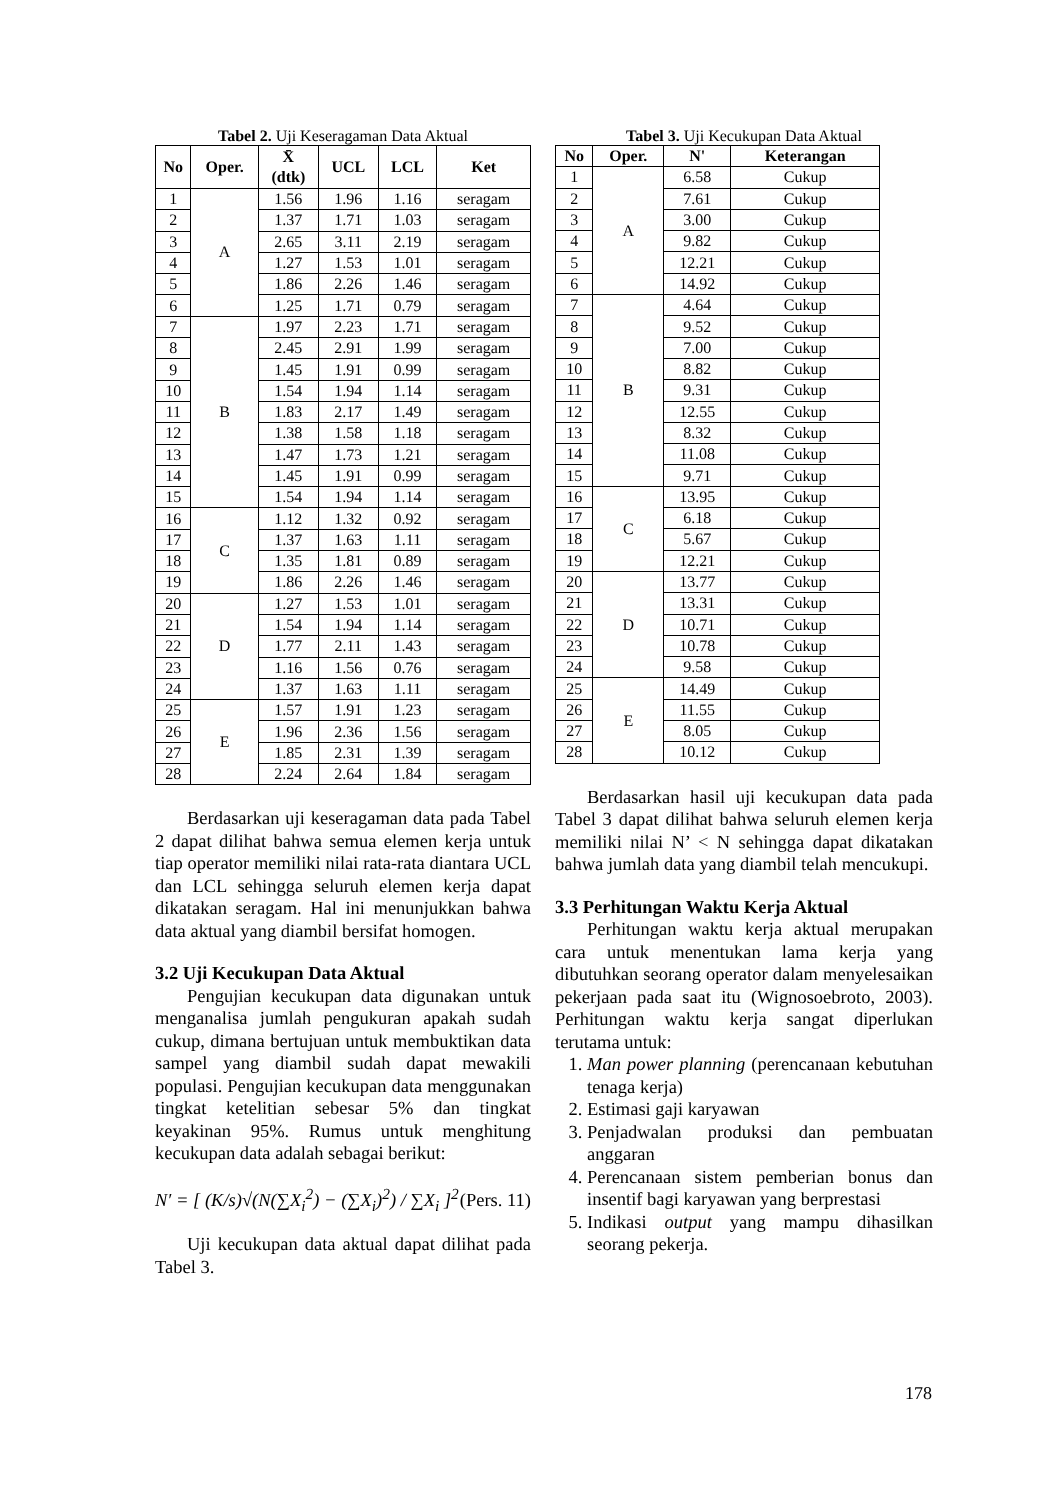Tabel 2. Uji Keseragaman Data Aktual
| No | Oper. | X̄ (dtk) | UCL | LCL | Ket |
| --- | --- | --- | --- | --- | --- |
| 1 | A | 1.56 | 1.96 | 1.16 | seragam |
| 2 | | 1.37 | 1.71 | 1.03 | seragam |
| 3 | | 2.65 | 3.11 | 2.19 | seragam |
| 4 | | 1.27 | 1.53 | 1.01 | seragam |
| 5 | | 1.86 | 2.26 | 1.46 | seragam |
| 6 | | 1.25 | 1.71 | 0.79 | seragam |
| 7 | B | 1.97 | 2.23 | 1.71 | seragam |
| 8 | | 2.45 | 2.91 | 1.99 | seragam |
| 9 | | 1.45 | 1.91 | 0.99 | seragam |
| 10 | | 1.54 | 1.94 | 1.14 | seragam |
| 11 | | 1.83 | 2.17 | 1.49 | seragam |
| 12 | | 1.38 | 1.58 | 1.18 | seragam |
| 13 | | 1.47 | 1.73 | 1.21 | seragam |
| 14 | | 1.45 | 1.91 | 0.99 | seragam |
| 15 | | 1.54 | 1.94 | 1.14 | seragam |
| 16 | C | 1.12 | 1.32 | 0.92 | seragam |
| 17 | | 1.37 | 1.63 | 1.11 | seragam |
| 18 | | 1.35 | 1.81 | 0.89 | seragam |
| 19 | | 1.86 | 2.26 | 1.46 | seragam |
| 20 | D | 1.27 | 1.53 | 1.01 | seragam |
| 21 | | 1.54 | 1.94 | 1.14 | seragam |
| 22 | | 1.77 | 2.11 | 1.43 | seragam |
| 23 | | 1.16 | 1.56 | 0.76 | seragam |
| 24 | | 1.37 | 1.63 | 1.11 | seragam |
| 25 | E | 1.57 | 1.91 | 1.23 | seragam |
| 26 | | 1.96 | 2.36 | 1.56 | seragam |
| 27 | | 1.85 | 2.31 | 1.39 | seragam |
| 28 | | 2.24 | 2.64 | 1.84 | seragam |
Berdasarkan uji keseragaman data pada Tabel 2 dapat dilihat bahwa semua elemen kerja untuk tiap operator memiliki nilai rata-rata diantara UCL dan LCL sehingga seluruh elemen kerja dapat dikatakan seragam. Hal ini menunjukkan bahwa data aktual yang diambil bersifat homogen.
3.2 Uji Kecukupan Data Aktual
Pengujian kecukupan data digunakan untuk menganalisa jumlah pengukuran apakah sudah cukup, dimana bertujuan untuk membuktikan data sampel yang diambil sudah dapat mewakili populasi. Pengujian kecukupan data menggunakan tingkat ketelitian sebesar 5% dan tingkat keyakinan 95%. Rumus untuk menghitung kecukupan data adalah sebagai berikut:
N′ = [ (K/s)√(N(∑X<sub>i</sub><sup>2</sup>) − (∑X<sub>i</sub>)<sup>2</sup>) / ∑X<sub>i</sub> ]<sup>2</sup> (Pers. 11)
Uji kecukupan data aktual dapat dilihat pada Tabel 3.
Tabel 3. Uji Kecukupan Data Aktual
| No | Oper. | N' | Keterangan |
| --- | --- | --- | --- |
| 1 | A | 6.58 | Cukup |
| 2 | | 7.61 | Cukup |
| 3 | | 3.00 | Cukup |
| 4 | | 9.82 | Cukup |
| 5 | | 12.21 | Cukup |
| 6 | | 14.92 | Cukup |
| 7 | B | 4.64 | Cukup |
| 8 | | 9.52 | Cukup |
| 9 | | 7.00 | Cukup |
| 10 | | 8.82 | Cukup |
| 11 | | 9.31 | Cukup |
| 12 | | 12.55 | Cukup |
| 13 | | 8.32 | Cukup |
| 14 | | 11.08 | Cukup |
| 15 | | 9.71 | Cukup |
| 16 | C | 13.95 | Cukup |
| 17 | | 6.18 | Cukup |
| 18 | | 5.67 | Cukup |
| 19 | | 12.21 | Cukup |
| 20 | D | 13.77 | Cukup |
| 21 | | 13.31 | Cukup |
| 22 | | 10.71 | Cukup |
| 23 | | 10.78 | Cukup |
| 24 | | 9.58 | Cukup |
| 25 | E | 14.49 | Cukup |
| 26 | | 11.55 | Cukup |
| 27 | | 8.05 | Cukup |
| 28 | | 10.12 | Cukup |
Berdasarkan hasil uji kecukupan data pada Tabel 3 dapat dilihat bahwa seluruh elemen kerja memiliki nilai N’ < N sehingga dapat dikatakan bahwa jumlah data yang diambil telah mencukupi.
3.3 Perhitungan Waktu Kerja Aktual
Perhitungan waktu kerja aktual merupakan cara untuk menentukan lama kerja yang dibutuhkan seorang operator dalam menyelesaikan pekerjaan pada saat itu (Wignosoebroto, 2003). Perhitungan waktu kerja sangat diperlukan terutama untuk:
1. Man power planning (perencanaan kebutuhan tenaga kerja)
2. Estimasi gaji karyawan
3. Penjadwalan produksi dan pembuatan anggaran
4. Perencanaan sistem pemberian bonus dan insentif bagi karyawan yang berprestasi
5. Indikasi output yang mampu dihasilkan seorang pekerja.
178